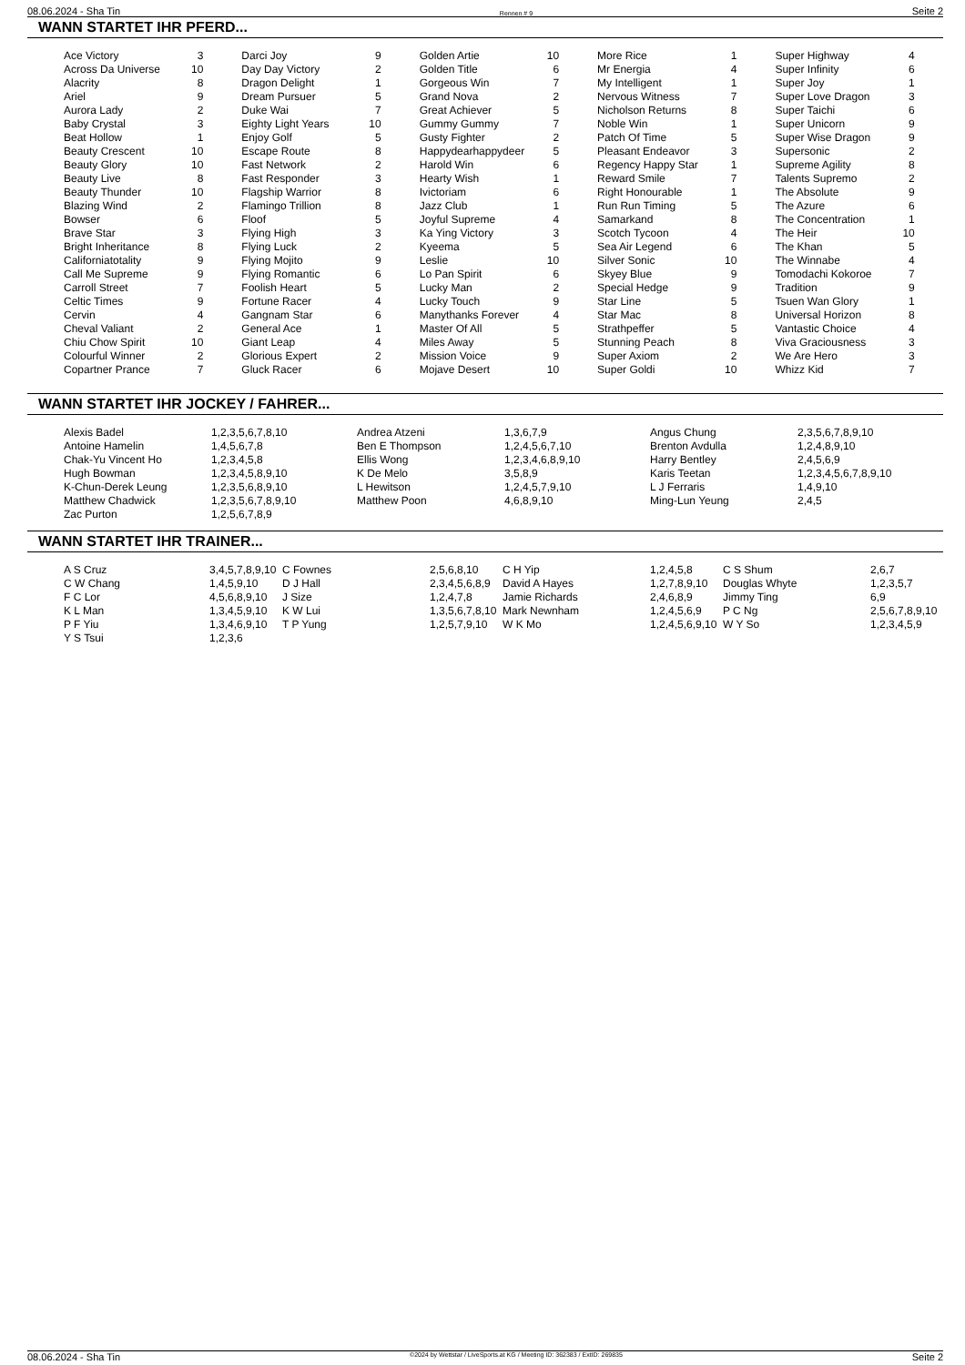08.06.2024 - Sha Tin Rennen # 9 Seite 2
WANN STARTET IHR PFERD...
| Ace Victory | 3 | Darci Joy | 9 | Golden Artie | 10 | More Rice | 1 | Super Highway | 4 |
| Across Da Universe | 10 | Day Day Victory | 2 | Golden Title | 6 | Mr Energia | 4 | Super Infinity | 6 |
| Alacrity | 8 | Dragon Delight | 1 | Gorgeous Win | 7 | My Intelligent | 1 | Super Joy | 1 |
| Ariel | 9 | Dream Pursuer | 5 | Grand Nova | 2 | Nervous Witness | 7 | Super Love Dragon | 3 |
| Aurora Lady | 2 | Duke Wai | 7 | Great Achiever | 5 | Nicholson Returns | 8 | Super Taichi | 6 |
| Baby Crystal | 3 | Eighty Light Years | 10 | Gummy Gummy | 7 | Noble Win | 1 | Super Unicorn | 9 |
| Beat Hollow | 1 | Enjoy Golf | 5 | Gusty Fighter | 2 | Patch Of Time | 5 | Super Wise Dragon | 9 |
| Beauty Crescent | 10 | Escape Route | 8 | Happydearhappydeer | 5 | Pleasant Endeavor | 3 | Supersonic | 2 |
| Beauty Glory | 10 | Fast Network | 2 | Harold Win | 6 | Regency Happy Star | 1 | Supreme Agility | 8 |
| Beauty Live | 8 | Fast Responder | 3 | Hearty Wish | 1 | Reward Smile | 7 | Talents Supremo | 2 |
| Beauty Thunder | 10 | Flagship Warrior | 8 | Ivictoriam | 6 | Right Honourable | 1 | The Absolute | 9 |
| Blazing Wind | 2 | Flamingo Trillion | 8 | Jazz Club | 1 | Run Run Timing | 5 | The Azure | 6 |
| Bowser | 6 | Floof | 5 | Joyful Supreme | 4 | Samarkand | 8 | The Concentration | 1 |
| Brave Star | 3 | Flying High | 3 | Ka Ying Victory | 3 | Scotch Tycoon | 4 | The Heir | 10 |
| Bright Inheritance | 8 | Flying Luck | 2 | Kyeema | 5 | Sea Air Legend | 6 | The Khan | 5 |
| Californiatotality | 9 | Flying Mojito | 9 | Leslie | 10 | Silver Sonic | 10 | The Winnabe | 4 |
| Call Me Supreme | 9 | Flying Romantic | 6 | Lo Pan Spirit | 6 | Skyey Blue | 9 | Tomodachi Kokoroe | 7 |
| Carroll Street | 7 | Foolish Heart | 5 | Lucky Man | 2 | Special Hedge | 9 | Tradition | 9 |
| Celtic Times | 9 | Fortune Racer | 4 | Lucky Touch | 9 | Star Line | 5 | Tsuen Wan Glory | 1 |
| Cervin | 4 | Gangnam Star | 6 | Manythanks Forever | 4 | Star Mac | 8 | Universal Horizon | 8 |
| Cheval Valiant | 2 | General Ace | 1 | Master Of All | 5 | Strathpeffer | 5 | Vantastic Choice | 4 |
| Chiu Chow Spirit | 10 | Giant Leap | 4 | Miles Away | 5 | Stunning Peach | 8 | Viva Graciousness | 3 |
| Colourful Winner | 2 | Glorious Expert | 2 | Mission Voice | 9 | Super Axiom | 2 | We Are Hero | 3 |
| Copartner Prance | 7 | Gluck Racer | 6 | Mojave Desert | 10 | Super Goldi | 10 | Whizz Kid | 7 |
WANN STARTET IHR JOCKEY / FAHRER...
| Alexis Badel | 1,2,3,5,6,7,8,10 | Andrea Atzeni | 1,3,6,7,9 | Angus Chung | 2,3,5,6,7,8,9,10 |
| Antoine Hamelin | 1,4,5,6,7,8 | Ben E Thompson | 1,2,4,5,6,7,10 | Brenton Avdulla | 1,2,4,8,9,10 |
| Chak-Yu Vincent Ho | 1,2,3,4,5,8 | Ellis Wong | 1,2,3,4,6,8,9,10 | Harry Bentley | 2,4,5,6,9 |
| Hugh Bowman | 1,2,3,4,5,8,9,10 | K De Melo | 3,5,8,9 | Karis Teetan | 1,2,3,4,5,6,7,8,9,10 |
| K-Chun-Derek Leung | 1,2,3,5,6,8,9,10 | L Hewitson | 1,2,4,5,7,9,10 | L J Ferraris | 1,4,9,10 |
| Matthew Chadwick | 1,2,3,5,6,7,8,9,10 | Matthew Poon | 4,6,8,9,10 | Ming-Lun Yeung | 2,4,5 |
| Zac Purton | 1,2,5,6,7,8,9 | | | | |
WANN STARTET IHR TRAINER...
| A S Cruz | 3,4,5,7,8,9,10 | C Fownes | 2,5,6,8,10 | C H Yip | 1,2,4,5,8 | C S Shum | 2,6,7 |
| C W Chang | 1,4,5,9,10 | D J Hall | 2,3,4,5,6,8,9 | David A Hayes | 1,2,7,8,9,10 | Douglas Whyte | 1,2,3,5,7 |
| F C Lor | 4,5,6,8,9,10 | J Size | 1,2,4,7,8 | Jamie Richards | 2,4,6,8,9 | Jimmy Ting | 6,9 |
| K L Man | 1,3,4,5,9,10 | K W Lui | 1,3,5,6,7,8,10 | Mark Newnham | 1,2,4,5,6,9 | P C Ng | 2,5,6,7,8,9,10 |
| P F Yiu | 1,3,4,6,9,10 | T P Yung | 1,2,5,7,9,10 | W K Mo | 1,2,4,5,6,9,10 | W Y So | 1,2,3,4,5,9 |
| Y S Tsui | 1,2,3,6 | | | | | | |
08.06.2024 - Sha Tin ©2024 by Wettstar / LiveSports.at KG / Meeting ID: 362383 / ExtID: 269835 Seite 2